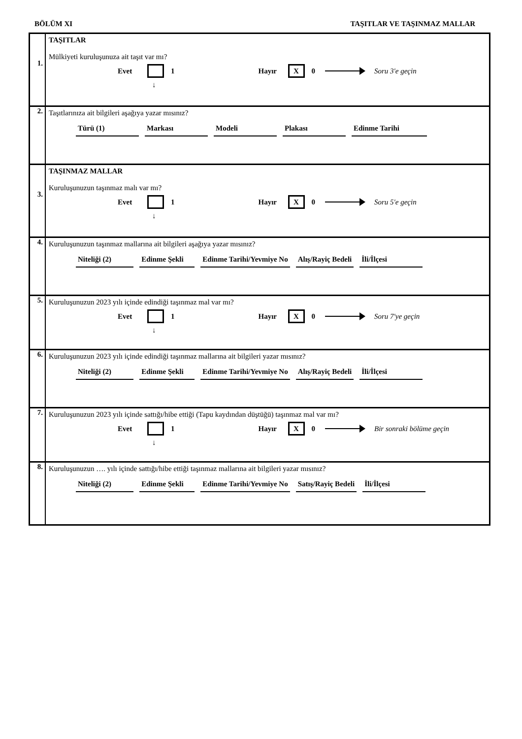BÖLÜM XI TAŞITLAR VE TAŞINMAZ MALLAR
1.
TAŞITLAR
Mülkiyeti kuruluşunuza ait taşıt var mı?
Evet 1 Hayır X 0 Soru 3'e geçin
↓
2.
Taşıtlarınıza ait bilgileri aşağıya yazar mısınız?
Türü (1) Markası Modeli Plakası Edinme Tarihi
3.
TAŞINMAZ MALLAR
Kuruluşunuzun taşınmaz malı var mı?
Evet 1 Hayır X 0 Soru 5'e geçin
↓
4.
Kuruluşunuzun taşınmaz mallarına ait bilgileri aşağıya yazar mısınız?
Niteliği (2) Edinme Şekli Edinme Tarihi/Yevmiye No Alış/Rayiç Bedeli İli/İlçesi
5.
Kuruluşunuzun 2023 yılı içinde edindiği taşınmaz mal var mı?
Evet 1 Hayır X 0 Soru 7'ye geçin
↓
6.
Kuruluşunuzun 2023 yılı içinde edindiği taşınmaz mallarına ait bilgileri yazar mısınız?
Niteliği (2) Edinme Şekli Edinme Tarihi/Yevmiye No Alış/Rayiç Bedeli İli/İlçesi
7.
Kuruluşunuzun 2023 yılı içinde sattığı/hibe ettiği (Tapu kaydından düştüğü) taşınmaz mal var mı?
Evet 1 Hayır X 0 Bir sonraki bölüme geçin
↓
8.
Kuruluşunuzun …. yılı içinde sattığı/hibe ettiği taşınmaz mallarına ait bilgileri yazar mısınız?
Niteliği (2) Edinme Şekli Edinme Tarihi/Yevmiye No Satış/Rayiç Bedeli İli/İlçesi